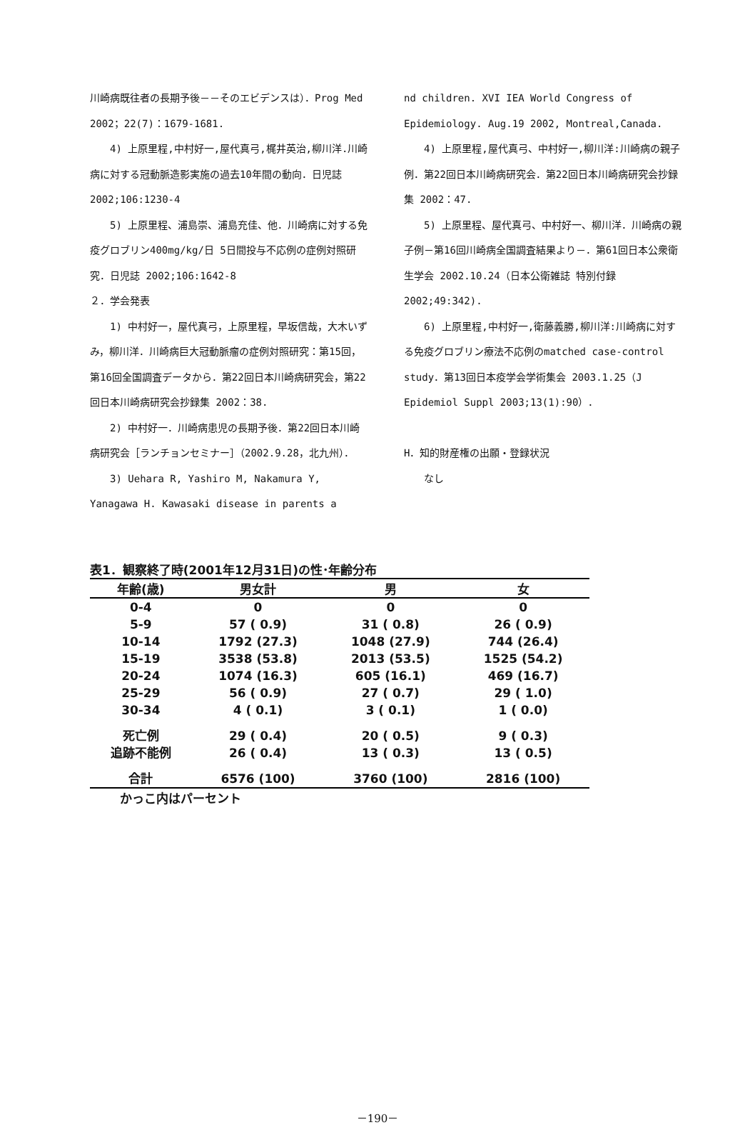川崎病既往者の長期予後－－そのエビデンスは）．Prog Med 2002；22(7)：1679-1681.
4) 上原里程,中村好一,屋代真弓,梶井英治,柳川洋.川崎病に対する冠動脈造影実施の過去10年間の動向．日児誌 2002;106:1230-4
5) 上原里程、浦島崇、浦島充佳、他．川崎病に対する免疫グロブリン400mg/kg/日 5日間投与不応例の症例対照研究．日児誌 2002;106:1642-8
２．学会発表
1) 中村好一，屋代真弓，上原里程，早坂信哉，大木いずみ，柳川洋．川崎病巨大冠動脈瘤の症例対照研究：第15回，第16回全国調査データから．第22回日本川崎病研究会，第22回日本川崎病研究会抄録集 2002：38.
2) 中村好一．川崎病患児の長期予後．第22回日本川崎病研究会［ランチョンセミナー］（2002.9.28，北九州）．
3) Uehara R, Yashiro M, Nakamura Y, Yanagawa H. Kawasaki disease in parents a
nd children. XVI IEA World Congress of Epidemiology. Aug.19 2002, Montreal,Canada.
4) 上原里程,屋代真弓、中村好一,柳川洋:川崎病の親子例．第22回日本川崎病研究会．第22回日本川崎病研究会抄録集 2002：47.
5) 上原里程、屋代真弓、中村好一、柳川洋．川崎病の親子例－第16回川崎病全国調査結果より－．第61回日本公衆衛生学会 2002.10.24（日本公衛雑誌 特別付録 2002;49:342).
6) 上原里程,中村好一,衛藤義勝,柳川洋:川崎病に対する免疫グロブリン療法不応例のmatched case-control study．第13回日本疫学会学術集会 2003.1.25（J Epidemiol Suppl 2003;13(1):90）．
H．知的財産権の出願・登録状況
なし
表1．観察終了時(2001年12月31日)の性･年齢分布
| 年齢(歳) | 男女計 | 男 | 女 |
| --- | --- | --- | --- |
| 0-4 | 0 | 0 | 0 |
| 5-9 | 57 ( 0.9) | 31 ( 0.8) | 26 ( 0.9) |
| 10-14 | 1792 (27.3) | 1048 (27.9) | 744 (26.4) |
| 15-19 | 3538 (53.8) | 2013 (53.5) | 1525 (54.2) |
| 20-24 | 1074 (16.3) | 605 (16.1) | 469 (16.7) |
| 25-29 | 56 ( 0.9) | 27 ( 0.7) | 29 ( 1.0) |
| 30-34 | 4 ( 0.1) | 3 ( 0.1) | 1 ( 0.0) |
| 死亡例 | 29 ( 0.4) | 20 ( 0.5) | 9 ( 0.3) |
| 追跡不能例 | 26 ( 0.4) | 13 ( 0.3) | 13 ( 0.5) |
| 合計 | 6576 (100) | 3760 (100) | 2816 (100) |
かっこ内はパーセント
－190－